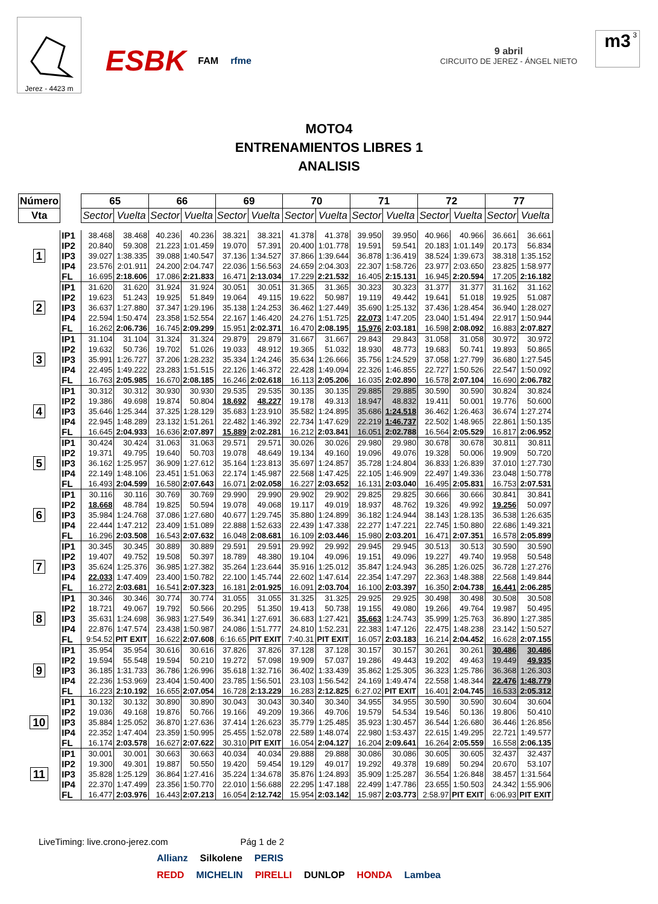Jerez - 4423 m
ESBK FAM rfme
9 abril
CIRCUITO DE JEREZ - ÁNGEL NIETO
3 m3
MOTO4
ENTRENAMIENTOS LIBRES 1
ANALISIS
| Número | | 65 | | 66 | | 69 | | 70 | | 71 | | 72 | | 77 | |
| --- | --- | --- | --- | --- | --- | --- | --- | --- | --- | --- | --- | --- | --- | --- | --- |
| Vta | | Sector | Vuelta | Sector | Vuelta | Sector | Vuelta | Sector | Vuelta | Sector | Vuelta | Sector | Vuelta | Sector | Vuelta |
| 1 | IP1 | 38.468 | 38.468 | 40.236 | 40.236 | 38.321 | 38.321 | 41.378 | 41.378 | 39.950 | 39.950 | 40.966 | 40.966 | 36.661 | 36.661 |
| | IP2 | 20.840 | 59.308 | 21.223 | 1:01.459 | 19.070 | 57.391 | 20.400 | 1:01.778 | 19.591 | 59.541 | 20.183 | 1:01.149 | 20.173 | 56.834 |
| | IP3 | 39.027 | 1:38.335 | 39.088 | 1:40.547 | 37.136 | 1:34.527 | 37.866 | 1:39.644 | 36.878 | 1:36.419 | 38.524 | 1:39.673 | 38.318 | 1:35.152 |
| | IP4 | 23.576 | 2:01.911 | 24.200 | 2:04.747 | 22.036 | 1:56.563 | 24.659 | 2:04.303 | 22.307 | 1:58.726 | 23.977 | 2:03.650 | 23.825 | 1:58.977 |
| | FL | 16.695 | 2:18.606 | 17.086 | 2:21.833 | 16.471 | 2:13.034 | 17.229 | 2:21.532 | 16.405 | 2:15.131 | 16.945 | 2:20.594 | 17.205 | 2:16.182 |
| 2 | IP1 | 31.620 | 31.620 | 31.924 | 31.924 | 30.051 | 30.051 | 31.365 | 31.365 | 30.323 | 30.323 | 31.377 | 31.377 | 31.162 | 31.162 |
| | IP2 | 19.623 | 51.243 | 19.925 | 51.849 | 19.064 | 49.115 | 19.622 | 50.987 | 19.119 | 49.442 | 19.641 | 51.018 | 19.925 | 51.087 |
| | IP3 | 36.637 | 1:27.880 | 37.347 | 1:29.196 | 35.138 | 1:24.253 | 36.462 | 1:27.449 | 35.690 | 1:25.132 | 37.436 | 1:28.454 | 36.940 | 1:28.027 |
| | IP4 | 22.594 | 1:50.474 | 23.358 | 1:52.554 | 22.167 | 1:46.420 | 24.276 | 1:51.725 | 22.073 | 1:47.205 | 23.040 | 1:51.494 | 22.917 | 1:50.944 |
| | FL | 16.262 | 2:06.736 | 16.745 | 2:09.299 | 15.951 | 2:02.371 | 16.470 | 2:08.195 | 15.976 | 2:03.181 | 16.598 | 2:08.092 | 16.883 | 2:07.827 |
| 3 | IP1 | 31.104 | 31.104 | 31.324 | 31.324 | 29.879 | 29.879 | 31.667 | 31.667 | 29.843 | 29.843 | 31.058 | 31.058 | 30.972 | 30.972 |
| | IP2 | 19.632 | 50.736 | 19.702 | 51.026 | 19.033 | 48.912 | 19.365 | 51.032 | 18.930 | 48.773 | 19.683 | 50.741 | 19.893 | 50.865 |
| | IP3 | 35.991 | 1:26.727 | 37.206 | 1:28.232 | 35.334 | 1:24.246 | 35.634 | 1:26.666 | 35.756 | 1:24.529 | 37.058 | 1:27.799 | 36.680 | 1:27.545 |
| | IP4 | 22.495 | 1:49.222 | 23.283 | 1:51.515 | 22.126 | 1:46.372 | 22.428 | 1:49.094 | 22.326 | 1:46.855 | 22.727 | 1:50.526 | 22.547 | 1:50.092 |
| | FL | 16.763 | 2:05.985 | 16.670 | 2:08.185 | 16.246 | 2:02.618 | 16.113 | 2:05.206 | 16.035 | 2:02.890 | 16.578 | 2:07.104 | 16.690 | 2:06.782 |
| 4 | IP1 | 30.312 | 30.312 | 30.930 | 30.930 | 29.535 | 29.535 | 30.135 | 30.135 | 29.885 | 29.885 | 30.590 | 30.590 | 30.824 | 30.824 |
| | IP2 | 19.386 | 49.698 | 19.874 | 50.804 | 18.692 | 48.227 | 19.178 | 49.313 | 18.947 | 48.832 | 19.411 | 50.001 | 19.776 | 50.600 |
| | IP3 | 35.646 | 1:25.344 | 37.325 | 1:28.129 | 35.683 | 1:23.910 | 35.582 | 1:24.895 | 35.686 | 1:24.518 | 36.462 | 1:26.463 | 36.674 | 1:27.274 |
| | IP4 | 22.945 | 1:48.289 | 23.132 | 1:51.261 | 22.482 | 1:46.392 | 22.734 | 1:47.629 | 22.219 | 1:46.737 | 22.502 | 1:48.965 | 22.861 | 1:50.135 |
| | FL | 16.645 | 2:04.933 | 16.636 | 2:07.897 | 15.889 | 2:02.281 | 16.212 | 2:03.841 | 16.051 | 2:02.788 | 16.564 | 2:05.529 | 16.817 | 2:06.952 |
| 5 | IP1 | 30.424 | 30.424 | 31.063 | 31.063 | 29.571 | 29.571 | 30.026 | 30.026 | 29.980 | 29.980 | 30.678 | 30.678 | 30.811 | 30.811 |
| | IP2 | 19.371 | 49.795 | 19.640 | 50.703 | 19.078 | 48.649 | 19.134 | 49.160 | 19.096 | 49.076 | 19.328 | 50.006 | 19.909 | 50.720 |
| | IP3 | 36.162 | 1:25.957 | 36.909 | 1:27.612 | 35.164 | 1:23.813 | 35.697 | 1:24.857 | 35.728 | 1:24.804 | 36.833 | 1:26.839 | 37.010 | 1:27.730 |
| | IP4 | 22.149 | 1:48.106 | 23.451 | 1:51.063 | 22.174 | 1:45.987 | 22.568 | 1:47.425 | 22.105 | 1:46.909 | 22.497 | 1:49.336 | 23.048 | 1:50.778 |
| | FL | 16.493 | 2:04.599 | 16.580 | 2:07.643 | 16.071 | 2:02.058 | 16.227 | 2:03.652 | 16.131 | 2:03.040 | 16.495 | 2:05.831 | 16.753 | 2:07.531 |
| 6 | IP1 | 30.116 | 30.116 | 30.769 | 30.769 | 29.990 | 29.990 | 29.902 | 29.902 | 29.825 | 29.825 | 30.666 | 30.666 | 30.841 | 30.841 |
| | IP2 | 18.668 | 48.784 | 19.825 | 50.594 | 19.078 | 49.068 | 19.117 | 49.019 | 18.937 | 48.762 | 19.326 | 49.992 | 19.256 | 50.097 |
| | IP3 | 35.984 | 1:24.768 | 37.086 | 1:27.680 | 40.677 | 1:29.745 | 35.880 | 1:24.899 | 36.182 | 1:24.944 | 38.143 | 1:28.135 | 36.538 | 1:26.635 |
| | IP4 | 22.444 | 1:47.212 | 23.409 | 1:51.089 | 22.888 | 1:52.633 | 22.439 | 1:47.338 | 22.277 | 1:47.221 | 22.745 | 1:50.880 | 22.686 | 1:49.321 |
| | FL | 16.296 | 2:03.508 | 16.543 | 2:07.632 | 16.048 | 2:08.681 | 16.109 | 2:03.446 | 15.980 | 2:03.201 | 16.471 | 2:07.351 | 16.578 | 2:05.899 |
| 7 | IP1 | 30.345 | 30.345 | 30.889 | 30.889 | 29.591 | 29.591 | 29.992 | 29.992 | 29.945 | 29.945 | 30.513 | 30.513 | 30.590 | 30.590 |
| | IP2 | 19.407 | 49.752 | 19.508 | 50.397 | 18.789 | 48.380 | 19.104 | 49.096 | 19.151 | 49.096 | 19.227 | 49.740 | 19.958 | 50.548 |
| | IP3 | 35.624 | 1:25.376 | 36.985 | 1:27.382 | 35.264 | 1:23.644 | 35.916 | 1:25.012 | 35.847 | 1:24.943 | 36.285 | 1:26.025 | 36.728 | 1:27.276 |
| | IP4 | 22.033 | 1:47.409 | 23.400 | 1:50.782 | 22.100 | 1:45.744 | 22.602 | 1:47.614 | 22.354 | 1:47.297 | 22.363 | 1:48.388 | 22.568 | 1:49.844 |
| | FL | 16.272 | 2:03.681 | 16.541 | 2:07.323 | 16.181 | 2:01.925 | 16.091 | 2:03.704 | 16.100 | 2:03.397 | 16.350 | 2:04.738 | 16.441 | 2:06.285 |
| 8 | IP1 | 30.346 | 30.346 | 30.774 | 30.774 | 31.055 | 31.055 | 31.325 | 31.325 | 29.925 | 29.925 | 30.498 | 30.498 | 30.508 | 30.508 |
| | IP2 | 18.721 | 49.067 | 19.792 | 50.566 | 20.295 | 51.350 | 19.413 | 50.738 | 19.155 | 49.080 | 19.266 | 49.764 | 19.987 | 50.495 |
| | IP3 | 35.631 | 1:24.698 | 36.983 | 1:27.549 | 36.341 | 1:27.691 | 36.683 | 1:27.421 | 35.663 | 1:24.743 | 35.999 | 1:25.763 | 36.890 | 1:27.385 |
| | IP4 | 22.876 | 1:47.574 | 23.438 | 1:50.987 | 24.086 | 1:51.777 | 24.810 | 1:52.231 | 22.383 | 1:47.126 | 22.475 | 1:48.238 | 23.142 | 1:50.527 |
| | FL | 9:54.52 | PIT EXIT | 16.622 | 2:07.608 | 6:16.65 | PIT EXIT | 7:40.31 | PIT EXIT | 16.057 | 2:03.183 | 16.214 | 2:04.452 | 16.628 | 2:07.155 |
| 9 | IP1 | 35.954 | 35.954 | 30.616 | 30.616 | 37.826 | 37.826 | 37.128 | 37.128 | 30.157 | 30.157 | 30.261 | 30.261 | 30.486 | 30.486 |
| | IP2 | 19.594 | 55.548 | 19.594 | 50.210 | 19.272 | 57.098 | 19.909 | 57.037 | 19.286 | 49.443 | 19.202 | 49.463 | 19.449 | 49.935 |
| | IP3 | 36.185 | 1:31.733 | 36.786 | 1:26.996 | 35.618 | 1:32.716 | 36.402 | 1:33.439 | 35.862 | 1:25.305 | 36.323 | 1:25.786 | 36.368 | 1:26.303 |
| | IP4 | 22.236 | 1:53.969 | 23.404 | 1:50.400 | 23.785 | 1:56.501 | 23.103 | 1:56.542 | 24.169 | 1:49.474 | 22.558 | 1:48.344 | 22.476 | 1:48.779 |
| | FL | 16.223 | 2:10.192 | 16.655 | 2:07.054 | 16.728 | 2:13.229 | 16.283 | 2:12.825 | 6:27.02 | PIT EXIT | 16.401 | 2:04.745 | 16.533 | 2:05.312 |
| 10 | IP1 | 30.132 | 30.132 | 30.890 | 30.890 | 30.043 | 30.043 | 30.340 | 30.340 | 34.955 | 34.955 | 30.590 | 30.590 | 30.604 | 30.604 |
| | IP2 | 19.036 | 49.168 | 19.876 | 50.766 | 19.166 | 49.209 | 19.366 | 49.706 | 19.579 | 54.534 | 19.546 | 50.136 | 19.806 | 50.410 |
| | IP3 | 35.884 | 1:25.052 | 36.870 | 1:27.636 | 37.414 | 1:26.623 | 35.779 | 1:25.485 | 35.923 | 1:30.457 | 36.544 | 1:26.680 | 36.446 | 1:26.856 |
| | IP4 | 22.352 | 1:47.404 | 23.359 | 1:50.995 | 25.455 | 1:52.078 | 22.589 | 1:48.074 | 22.980 | 1:53.437 | 22.615 | 1:49.295 | 22.721 | 1:49.577 |
| | FL | 16.174 | 2:03.578 | 16.627 | 2:07.622 | 30.310 | PIT EXIT | 16.054 | 2:04.127 | 16.204 | 2:09.641 | 16.264 | 2:05.559 | 16.558 | 2:06.135 |
| 11 | IP1 | 30.001 | 30.001 | 30.663 | 30.663 | 40.034 | 40.034 | 29.888 | 29.888 | 30.086 | 30.086 | 30.605 | 30.605 | 32.437 | 32.437 |
| | IP2 | 19.300 | 49.301 | 19.887 | 50.550 | 19.420 | 59.454 | 19.129 | 49.017 | 19.292 | 49.378 | 19.689 | 50.294 | 20.670 | 53.107 |
| | IP3 | 35.828 | 1:25.129 | 36.864 | 1:27.416 | 35.224 | 1:34.678 | 35.876 | 1:24.893 | 35.909 | 1:25.287 | 36.554 | 1:26.848 | 38.457 | 1:31.564 |
| | IP4 | 22.370 | 1:47.499 | 23.356 | 1:50.770 | 22.010 | 1:56.688 | 22.295 | 1:47.188 | 22.499 | 1:47.786 | 23.655 | 1:50.503 | 24.342 | 1:55.906 |
| | FL | 16.477 | 2:03.976 | 16.443 | 2:07.213 | 16.054 | 2:12.742 | 15.954 | 2:03.142 | 15.987 | 2:03.773 | 2:58.97 | PIT EXIT | 6:06.93 | PIT EXIT |
LiveTiming: live.crono-jerez.com Pág 1 de 2
Allianz Silkolene PERIS
REDD MICHELIN PIRELLI DUNLOP HONDA Lambea